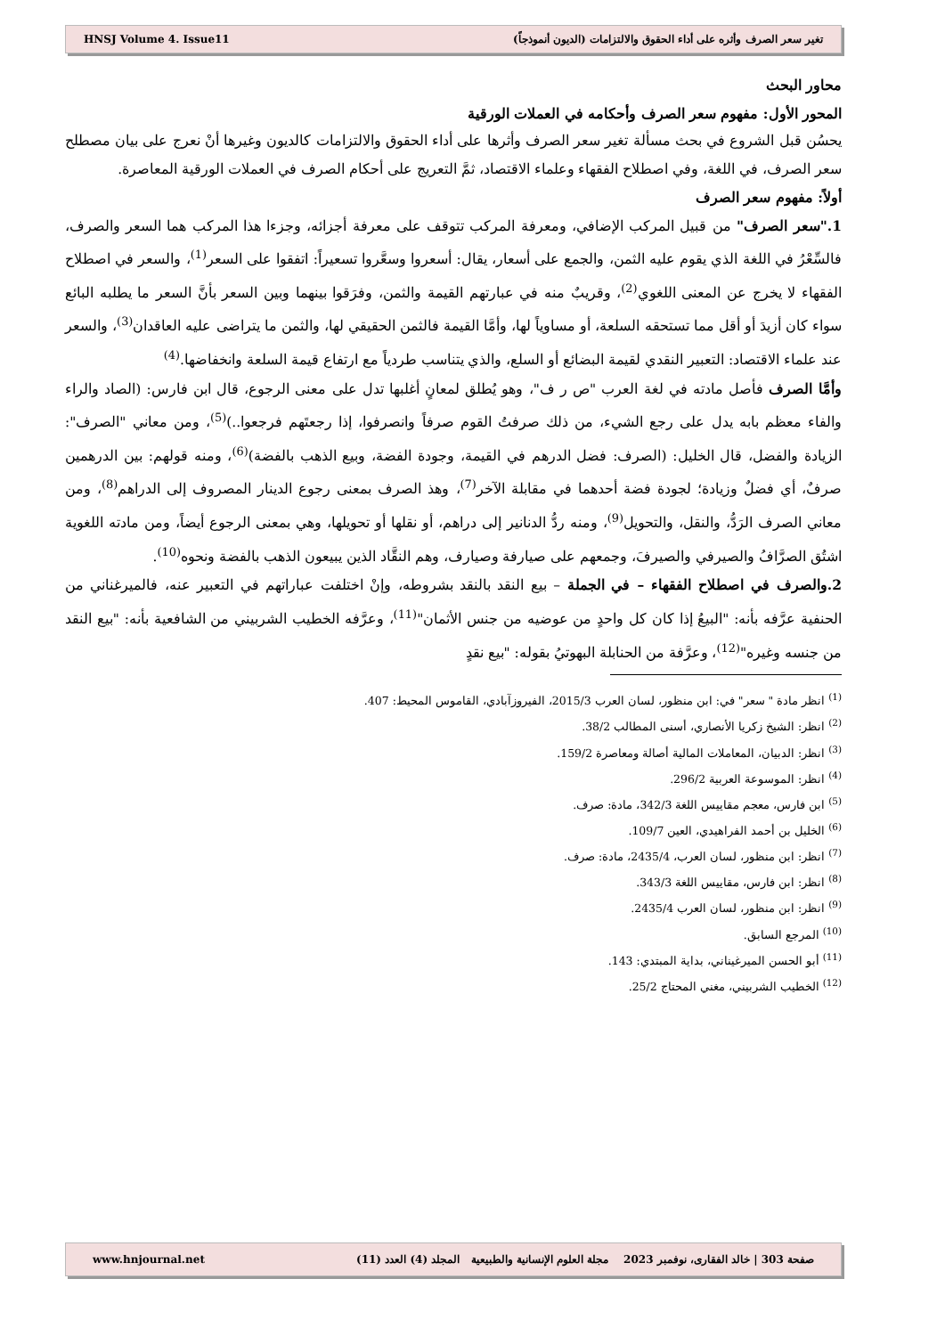تغير سعر الصرف وأثره على أداء الحقوق والالتزامات (الديون أنموذجاً) HNSJ Volume 4. Issue11
محاور البحث
المحور الأول: مفهوم سعر الصرف وأحكامه في العملات الورقية
يحسُن قبل الشروع في بحث مسألة تغير سعر الصرف وأثرها على أداء الحقوق والالتزامات كالديون وغيرها أنْ نعرج على بيان مصطلح سعر الصرف، في اللغة، وفي اصطلاح الفقهاء وعلماء الاقتصاد، ثمَّ التعريج على أحكام الصرف في العملات الورقية المعاصرة.
أولاً: مفهوم سعر الصرف
1."سعر الصرف" من قبيل المركب الإضافي، ومعرفة المركب تتوقف على معرفة أجزائه، وجزءا هذا المركب هما السعر والصرف، فالسِّعْرُ في اللغة الذي يقوم عليه الثمن، والجمع على أسعار، يقال: أسعروا وسعَّروا تسعيراً: اتفقوا على السعر<sup>(1)</sup>، والسعر في اصطلاح الفقهاء لا يخرج عن المعنى اللغوي<sup>(2)</sup>، وقريبٌ منه في عبارتهم القيمة والثمن، وفرَقوا بينهما وبين السعر بأنَّ السعر ما يطلبه البائع سواء كان أزيدَ أو أقل مما تستحقه السلعة، أو مساوياً لها، وأمَّا القيمة فالثمن الحقيقي لها، والثمن ما يتراضى عليه العاقدان<sup>(3)</sup>، والسعر عند علماء الاقتصاد: التعبير النقدي لقيمة البضائع أو السلع، والذي يتناسب طردياً مع ارتفاع قيمة السلعة وانخفاضها.<sup>(4)</sup>
وأمَّا الصرف فأصل مادته في لغة العرب "ص ر ف"، وهو يُطلق لمعانٍ أغلبها تدل على معنى الرجوع، قال ابن فارس: (الصاد والراء والفاء معظم بابه يدل على رجع الشيء، من ذلك صرفتُ القوم صرفاً وانصرفوا، إذا رجعتَهم فرجعوا..)<sup>(5)</sup>، ومن معاني "الصرف": الزيادة والفضل، قال الخليل: (الصرف: فضل الدرهم في القيمة، وجودة الفضة، وبيع الذهب بالفضة)<sup>(6)</sup>، ومنه قولهم: بين الدرهمين صرفٌ، أي فضلٌ وزيادة؛ لجودة فضة أحدهما في مقابلة الآخر<sup>(7)</sup>، وهذ الصرف بمعنى رجوع الدينار المصروف إلى الدراهم<sup>(8)</sup>، ومن معاني الصرف الرَدُّ، والنقل، والتحويل<sup>(9)</sup>، ومنه ردُّ الدنانير إلى دراهم، أو نقلها أو تحويلها، وهي بمعنى الرجوع أيضاً، ومن مادته اللغوية اشتُق الصرَّافُ والصيرفي والصيرفَ، وجمعهم على صيارفة وصيارف، وهم النقَّاد الذين يبيعون الذهب بالفضة ونحوه<sup>(10)</sup>.
2.والصرف في اصطلاح الفقهاء – في الجملة – بيع النقد بالنقد بشروطه، وإنْ اختلفت عباراتهم في التعبير عنه، فالميرغناني من الحنفية عرَّفه بأنه: "البيعُ إذا كان كل واحدٍ من عوضيه من جنس الأثمان"<sup>(11)</sup>، وعرَّفه الخطيب الشربيني من الشافعية بأنه: "بيع النقد من جنسه وغيره"<sup>(12)</sup>، وعرَّفة من الحنابلة البهوتيُ بقوله: "بيع نقدٍ
<sup>(1)</sup> انظر مادة " سعر" في: ابن منظور، لسان العرب 2015/3، الفيروزآبادي، القاموس المحيط: 407.
<sup>(2)</sup> انظر: الشيخ زكريا الأنصاري، أسنى المطالب 38/2.
<sup>(3)</sup> انظر: الدبيان، المعاملات المالية أصالة ومعاصرة 159/2.
<sup>(4)</sup> انظر: الموسوعة العربية 296/2.
<sup>(5)</sup> ابن فارس، معجم مقاييس اللغة 342/3، مادة: صرف.
<sup>(6)</sup> الخليل بن أحمد الفراهيدي، العين 109/7.
<sup>(7)</sup> انظر: ابن منظور، لسان العرب، 2435/4، مادة: صرف.
<sup>(8)</sup> انظر: ابن فارس، مقاييس اللغة 343/3.
<sup>(9)</sup> انظر: ابن منظور، لسان العرب 2435/4.
<sup>(10)</sup> المرجع السابق.
<sup>(11)</sup> أبو الحسن الميرغيناني، بداية المبتدي: 143.
<sup>(12)</sup> الخطيب الشربيني، مغني المحتاج 25/2.
صفحة 303 | خالد الفقارى، نوفمبر 2023 مجلة العلوم الإنسانية والطبيعية المجلد (4) العدد (11) www.hnjournal.net